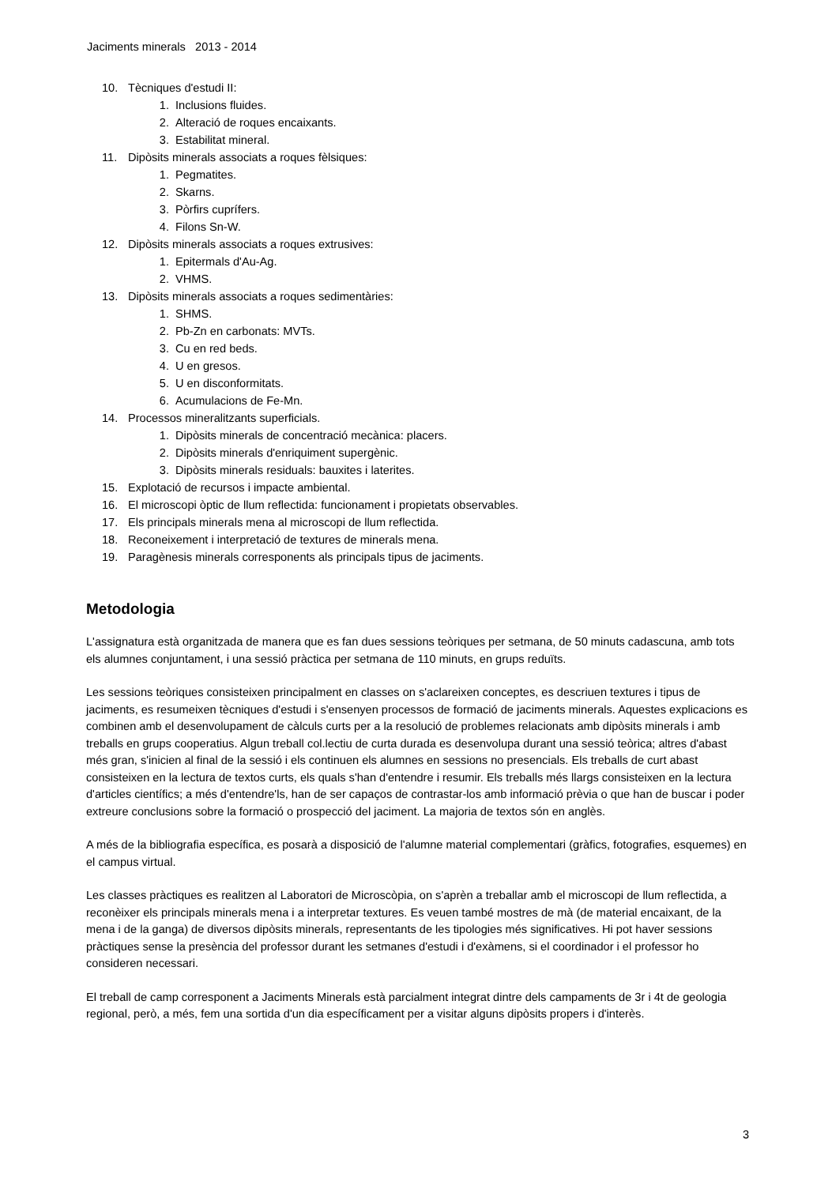Jaciments minerals 2013 - 2014
10. Tècniques d'estudi II:
1. Inclusions fluides.
2. Alteració de roques encaixants.
3. Estabilitat mineral.
11. Dipòsits minerals associats a roques fèlsiques:
1. Pegmatites.
2. Skarns.
3. Pòrfirs cuprífers.
4. Filons Sn-W.
12. Dipòsits minerals associats a roques extrusives:
1. Epitermals d'Au-Ag.
2. VHMS.
13. Dipòsits minerals associats a roques sedimentàries:
1. SHMS.
2. Pb-Zn en carbonats: MVTs.
3. Cu en red beds.
4. U en gresos.
5. U en disconformitats.
6. Acumulacions de Fe-Mn.
14. Processos mineralitzants superficials.
1. Dipòsits minerals de concentració mecànica: placers.
2. Dipòsits minerals d'enriquiment supergènic.
3. Dipòsits minerals residuals: bauxites i laterites.
15. Explotació de recursos i impacte ambiental.
16. El microscopi òptic de llum reflectida: funcionament i propietats observables.
17. Els principals minerals mena al microscopi de llum reflectida.
18. Reconeixement i interpretació de textures de minerals mena.
19. Paragènesis minerals corresponents als principals tipus de jaciments.
Metodologia
L'assignatura està organitzada de manera que es fan dues sessions teòriques per setmana, de 50 minuts cadascuna, amb tots els alumnes conjuntament, i una sessió pràctica per setmana de 110 minuts, en grups reduïts.
Les sessions teòriques consisteixen principalment en classes on s'aclareixen conceptes, es descriuen textures i tipus de jaciments, es resumeixen tècniques d'estudi i s'ensenyen processos de formació de jaciments minerals. Aquestes explicacions es combinen amb el desenvolupament de càlculs curts per a la resolució de problemes relacionats amb dipòsits minerals i amb treballs en grups cooperatius. Algun treball col.lectiu de curta durada es desenvolupa durant una sessió teòrica; altres d'abast més gran, s'inicien al final de la sessió i els continuen els alumnes en sessions no presencials. Els treballs de curt abast consisteixen en la lectura de textos curts, els quals s'han d'entendre i resumir. Els treballs més llargs consisteixen en la lectura d'articles científics; a més d'entendre'ls, han de ser capaços de contrastar-los amb informació prèvia o que han de buscar i poder extreure conclusions sobre la formació o prospecció del jaciment. La majoria de textos són en anglès.
A més de la bibliografia específica, es posarà a disposició de l'alumne material complementari (gràfics, fotografies, esquemes) en el campus virtual.
Les classes pràctiques es realitzen al Laboratori de Microscòpia, on s'aprèn a treballar amb el microscopi de llum reflectida, a reconèixer els principals minerals mena i a interpretar textures. Es veuen també mostres de mà (de material encaixant, de la mena i de la ganga) de diversos dipòsits minerals, representants de les tipologies més significatives. Hi pot haver sessions pràctiques sense la presència del professor durant les setmanes d'estudi i d'exàmens, si el coordinador i el professor ho consideren necessari.
El treball de camp corresponent a Jaciments Minerals està parcialment integrat dintre dels campaments de 3r i 4t de geologia regional, però, a més, fem una sortida d'un dia específicament per a visitar alguns dipòsits propers i d'interès.
3